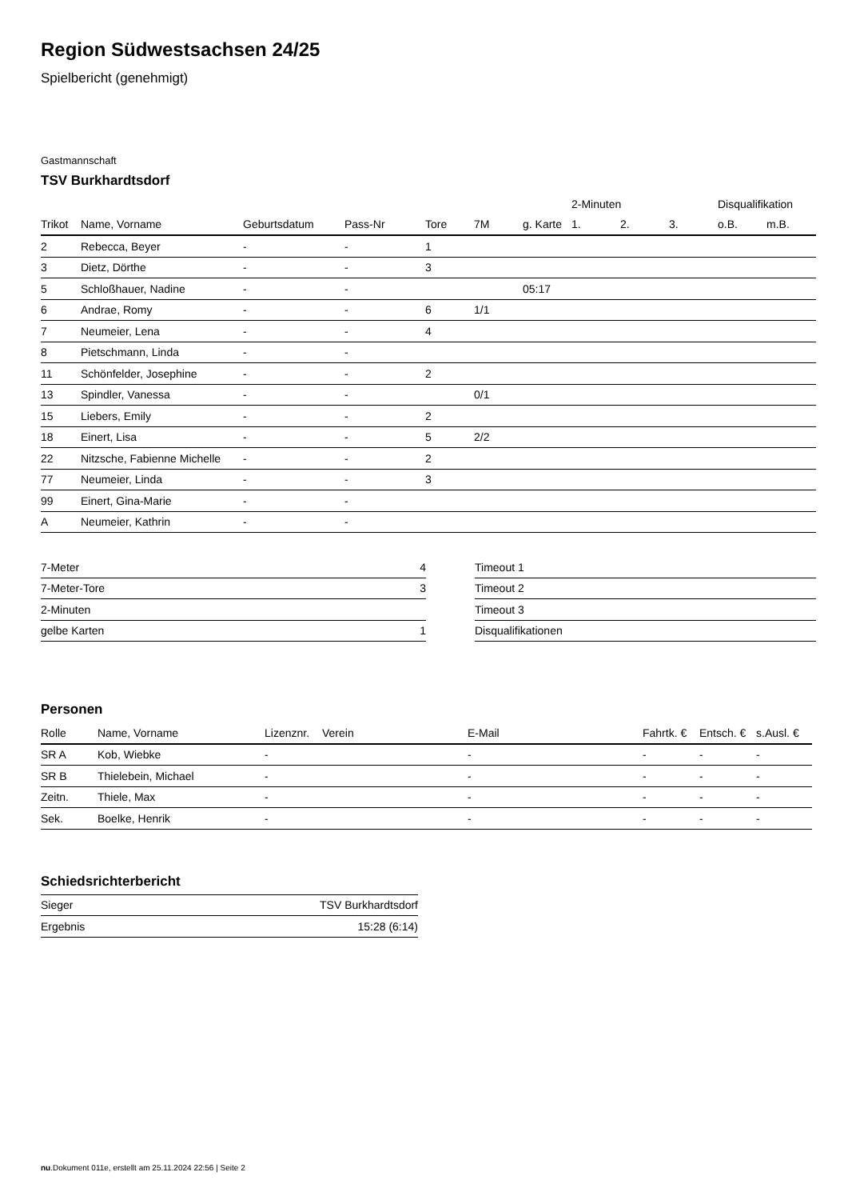Region Südwestsachsen 24/25
Spielbericht (genehmigt)
Gastmannschaft
TSV Burkhardtsdorf
| | | | | | | | 2-Minuten | | | Disqualifikation | |
| Trikot | Name, Vorname | Geburtsdatum | Pass-Nr | Tore | 7M | g. Karte | 1. | 2. | 3. | o.B. | m.B. |
| 2 | Rebecca, Beyer | - | - | 1 | | | | | | | |
| 3 | Dietz, Dörthe | - | - | 3 | | | | | | | |
| 5 | Schloßhauer, Nadine | - | - | | | 05:17 | | | | | |
| 6 | Andrae, Romy | - | - | 6 | 1/1 | | | | | | |
| 7 | Neumeier, Lena | - | - | 4 | | | | | | | |
| 8 | Pietschmann, Linda | - | - | | | | | | | | |
| 11 | Schönfelder, Josephine | - | - | 2 | | | | | | | |
| 13 | Spindler, Vanessa | - | - | | 0/1 | | | | | | |
| 15 | Liebers, Emily | - | - | 2 | | | | | | | |
| 18 | Einert, Lisa | - | - | 5 | 2/2 | | | | | | |
| 22 | Nitzsche, Fabienne Michelle | - | - | 2 | | | | | | | |
| 77 | Neumeier, Linda | - | - | 3 | | | | | | | |
| 99 | Einert, Gina-Marie | - | - | | | | | | | | |
| A | Neumeier, Kathrin | - | - | | | | | | | | |
| 7-Meter | 4 |
| 7-Meter-Tore | 3 |
| 2-Minuten | |
| gelbe Karten | 1 |
| Timeout 1 |
| Timeout 2 |
| Timeout 3 |
| Disqualifikationen |
Personen
| Rolle | Name, Vorname | Lizenznr. | Verein | E-Mail | Fahrtk. € | Entsch. € | s.Ausl. € |
| --- | --- | --- | --- | --- | --- | --- | --- |
| SR A | Kob, Wiebke | - | | - | - | - | - |
| SR B | Thielebein, Michael | - | | - | - | - | - |
| Zeitn. | Thiele, Max | - | | - | - | - | - |
| Sek. | Boelke, Henrik | - | | - | - | - | - |
Schiedsrichterbericht
| Sieger | TSV Burkhardtsdorf |
| Ergebnis | 15:28 (6:14) |
nu.Dokument 011e, erstellt am 25.11.2024 22:56 | Seite 2